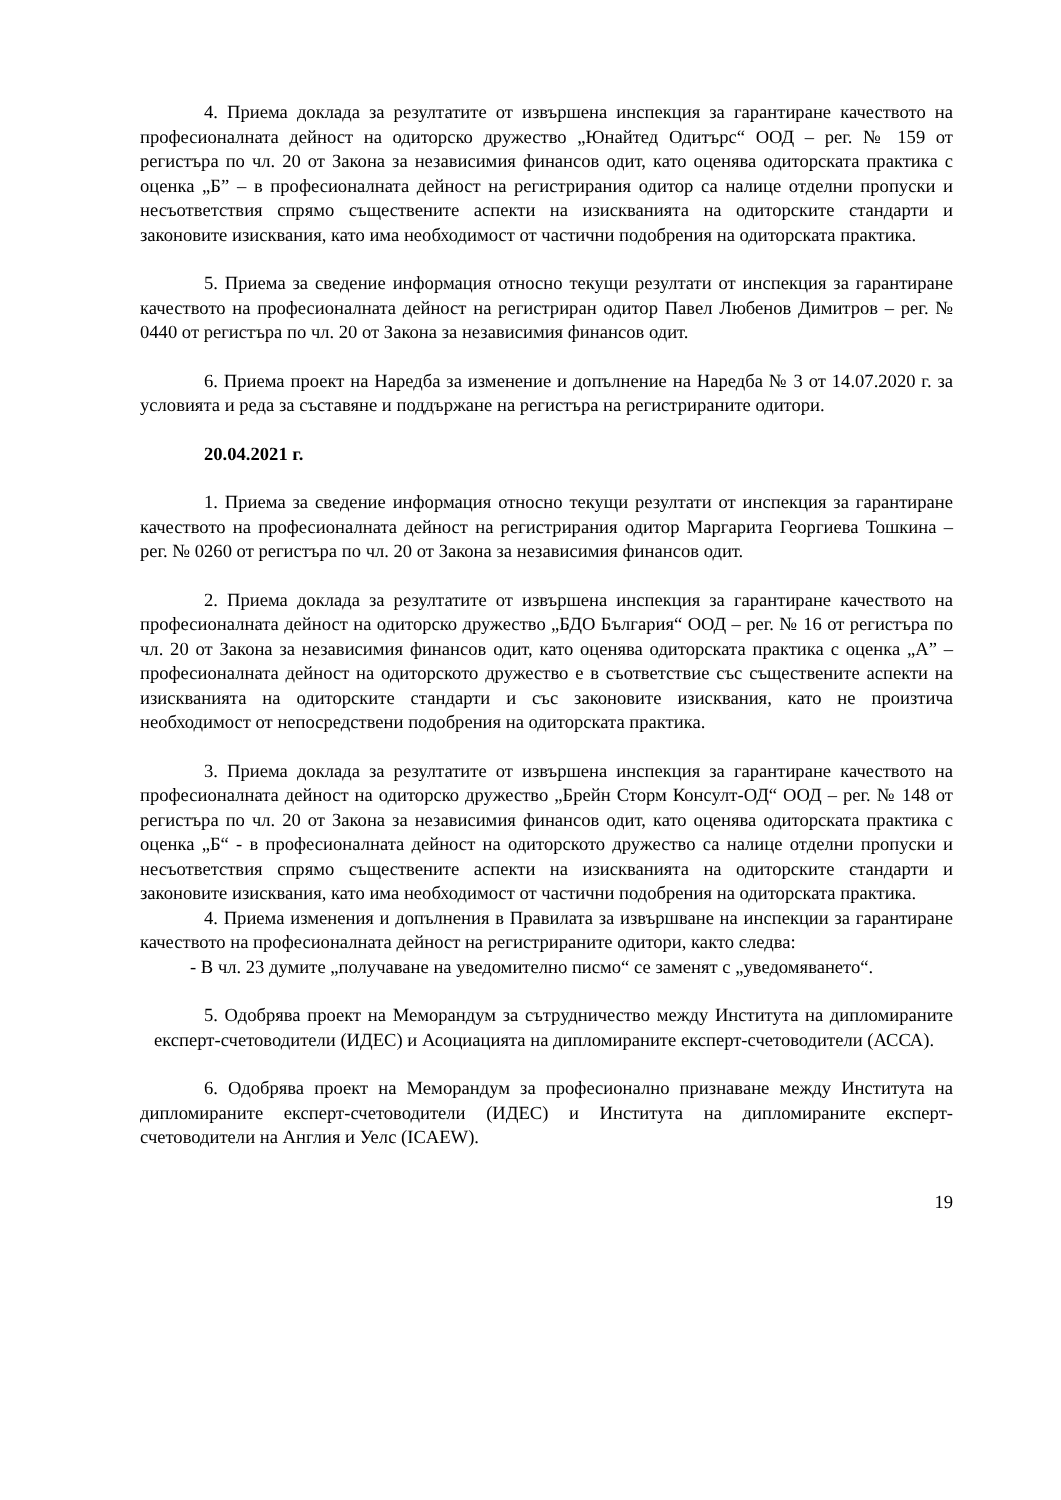4. Приема доклада за резултатите от извършена инспекция за гарантиране качеството на професионалната дейност на одиторско дружество „Юнайтед Одитърс“ ООД – рег. № 159 от регистъра по чл. 20 от Закона за независимия финансов одит, като оценява одиторската практика с оценка „Б” – в професионалната дейност на регистрирания одитор са налице отделни пропуски и несъответствия спрямо съществените аспекти на изискванията на одиторските стандарти и законовите изисквания, като има необходимост от частични подобрения на одиторската практика.
5. Приема за сведение информация относно текущи резултати от инспекция за гарантиране качеството на професионалната дейност на регистриран одитор Павел Любенов Димитров – рег. № 0440 от регистъра по чл. 20 от Закона за независимия финансов одит.
6. Приема проект на Наредба за изменение и допълнение на Наредба № 3 от 14.07.2020 г. за условията и реда за съставяне и поддържане на регистъра на регистрираните одитори.
20.04.2021 г.
1. Приема за сведение информация относно текущи резултати от инспекция за гарантиране качеството на професионалната дейност на регистрирания одитор Маргарита Георгиева Тошкина – рег. № 0260 от регистъра по чл. 20 от Закона за независимия финансов одит.
2. Приема доклада за резултатите от извършена инспекция за гарантиране качеството на професионалната дейност на одиторско дружество „БДО България“ ООД – рег. № 16 от регистъра по чл. 20 от Закона за независимия финансов одит, като оценява одиторската практика с оценка „А” – професионалната дейност на одиторското дружество е в съответствие със съществените аспекти на изискванията на одиторските стандарти и със законовите изисквания, като не произтича необходимост от непосредствени подобрения на одиторската практика.
3. Приема доклада за резултатите от извършена инспекция за гарантиране качеството на професионалната дейност на одиторско дружество „Брейн Сторм Консулт-ОД“ ООД – рег. № 148 от регистъра по чл. 20 от Закона за независимия финансов одит, като оценява одиторската практика с оценка „Б“ - в професионалната дейност на одиторското дружество са налице отделни пропуски и несъответствия спрямо съществените аспекти на изискванията на одиторските стандарти и законовите изисквания, като има необходимост от частични подобрения на одиторската практика.
4. Приема изменения и допълнения в Правилата за извършване на инспекции за гарантиране качеството на професионалната дейност на регистрираните одитори, както следва:
- В чл. 23 думите „получаване на уведомително писмо“ се заменят с „уведомяването“.
5. Одобрява проект на Меморандум за сътрудничество между Института на дипломираните експерт-счетоводители (ИДЕС) и Асоциацията на дипломираните експерт-счетоводители (АССА).
6. Одобрява проект на Меморандум за професионално признаване между Института на дипломираните експерт-счетоводители (ИДЕС) и Института на дипломираните експерт-счетоводители на Англия и Уелс (ICAEW).
19